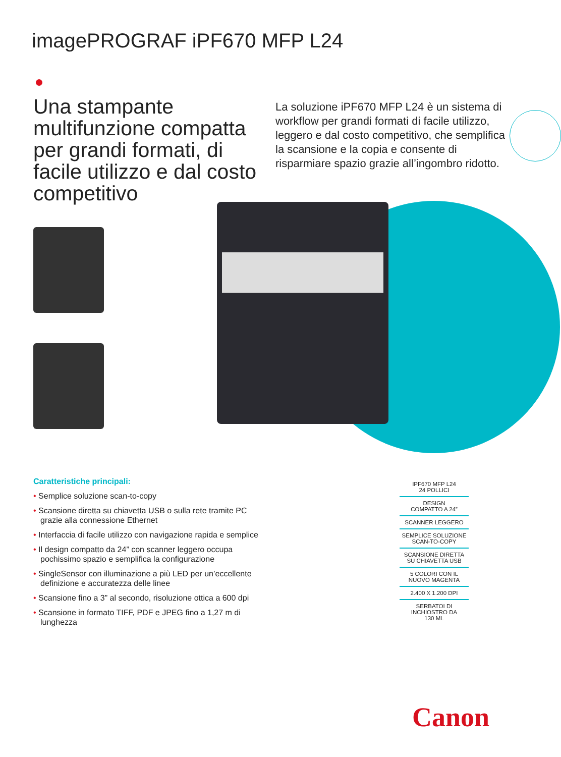imagePROGRAF iPF670 MFP L24
Una stampante multifunzione compatta per grandi formati, di facile utilizzo e dal costo competitivo
La soluzione iPF670 MFP L24 è un sistema di workflow per grandi formati di facile utilizzo, leggero e dal costo competitivo, che semplifica la scansione e la copia e consente di risparmiare spazio grazie all’ingombro ridotto.
Caratteristiche principali:
• Semplice soluzione scan-to-copy
• Scansione diretta su chiavetta USB o sulla rete tramite PC grazie alla connessione Ethernet
• Interfaccia di facile utilizzo con navigazione rapida e semplice
• Il design compatto da 24” con scanner leggero occupa pochissimo spazio e semplifica la configurazione
• SingleSensor con illuminazione a più LED per un’eccellente definizione e accuratezza delle linee
• Scansione fino a 3” al secondo, risoluzione ottica a 600 dpi
• Scansione in formato TIFF, PDF e JPEG fino a 1,27 m di lunghezza
IPF670 MFP L24
24 POLLICI
DESIGN
COMPATTO A 24”
SCANNER LEGGERO
SEMPLICE SOLUZIONE
SCAN-TO-COPY
SCANSIONE DIRETTA
SU CHIAVETTA USB
5 COLORI CON IL
NUOVO MAGENTA
2.400 X 1.200 DPI
SERBATOI DI
INCHIOSTRO DA
130 ML
Canon